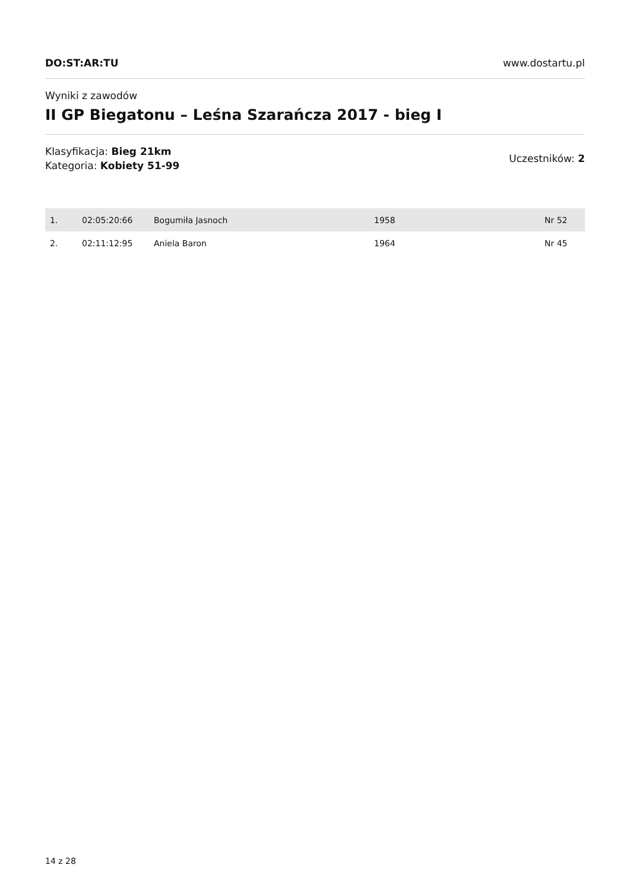DO:ST:AR:TU www.dostartu.pl
Wyniki z zawodów
II GP Biegatonu – Leśna Szarańcza 2017 - bieg I
Klasyfikacja: Bieg 21km
Kategoria: Kobiety 51-99
Uczestników: 2
| 1. | 02:05:20:66 | Bogumiła Jasnoch | 1958 | Nr 52 |
| 2. | 02:11:12:95 | Aniela Baron | 1964 | Nr 45 |
14 z 28